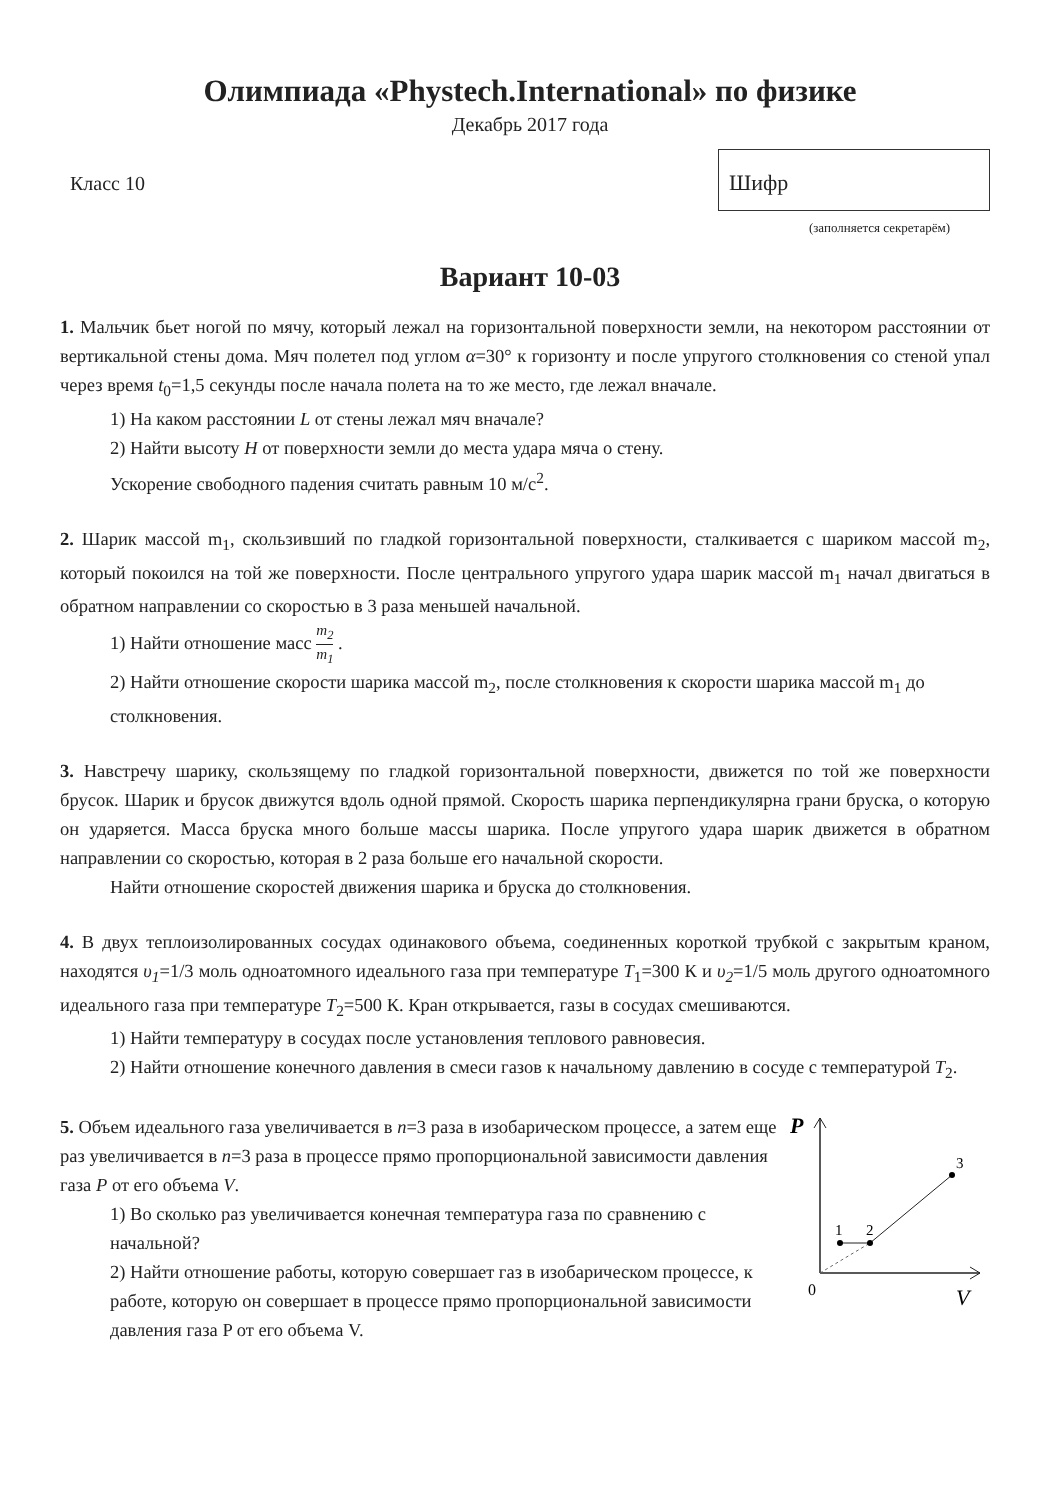Олимпиада «Phystech.International» по физике
Декабрь 2017 года
Класс 10
Шифр
(заполняется секретарём)
Вариант 10-03
1. Мальчик бьет ногой по мячу, который лежал на горизонтальной поверхности земли, на некотором расстоянии от вертикальной стены дома. Мяч полетел под углом α=30° к горизонту и после упругого столкновения со стеной упал через время t<sub>0</sub>=1,5 секунды после начала полета на то же место, где лежал вначале.
1) На каком расстоянии L от стены лежал мяч вначале?
2) Найти высоту H от поверхности земли до места удара мяча о стену.
Ускорение свободного падения считать равным 10 м/с<sup>2</sup>.
2. Шарик массой m<sub>1</sub>, скользивший по гладкой горизонтальной поверхности, сталкивается с шариком массой m<sub>2</sub>, который покоился на той же поверхности. После центрального упругого удара шарик массой m<sub>1</sub> начал двигаться в обратном направлении со скоростью в 3 раза меньшей начальной.
1) Найти отношение масс m<sub>2</sub> m<sub>1</sub> .
2) Найти отношение скорости шарика массой m<sub>2</sub>, после столкновения к скорости шарика массой m<sub>1</sub> до столкновения.
3. Навстречу шарику, скользящему по гладкой горизонтальной поверхности, движется по той же поверхности брусок. Шарик и брусок движутся вдоль одной прямой. Скорость шарика перпендикулярна грани бруска, о которую он ударяется. Масса бруска много больше массы шарика. После упругого удара шарик движется в обратном направлении со скоростью, которая в 2 раза больше его начальной скорости.
Найти отношение скоростей движения шарика и бруска до столкновения.
4. В двух теплоизолированных сосудах одинакового объема, соединенных короткой трубкой с закрытым краном, находятся υ<sub>1</sub>=1/3 моль одноатомного идеального газа при температуре T<sub>1</sub>=300 К и υ<sub>2</sub>=1/5 моль другого одноатомного идеального газа при температуре T<sub>2</sub>=500 К. Кран открывается, газы в сосудах смешиваются.
1) Найти температуру в сосудах после установления теплового равновесия.
2) Найти отношение конечного давления в смеси газов к начальному давлению в сосуде с температурой T<sub>2</sub>.
5. Объем идеального газа увеличивается в n=3 раза в изобарическом процессе, а затем еще раз увеличивается в n=3 раза в процессе прямо пропорциональной зависимости давления газа P от его объема V.
1) Во сколько раз увеличивается конечная температура газа по сравнению с начальной?
2) Найти отношение работы, которую совершает газ в изобарическом процессе, к работе, которую он совершает в процессе прямо пропорциональной зависимости давления газа P от его объема V.
P
V
0
1
2
3